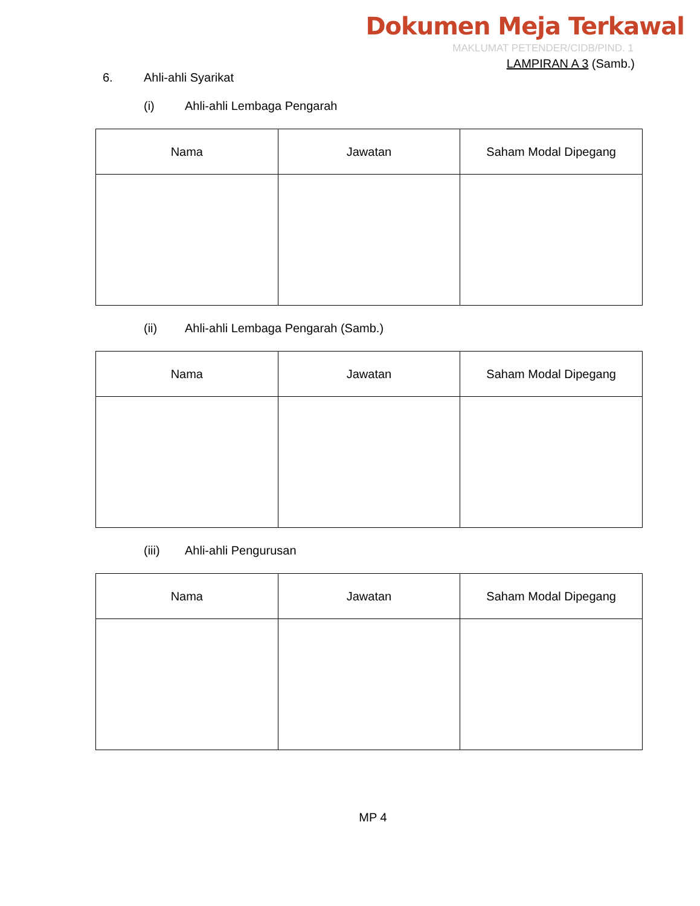Dokumen Meja Terkawal
MAKLUMAT PETENDER/CIDB/PIND. 1
LAMPIRAN A 3 (Samb.)
6. Ahli-ahli Syarikat
(i) Ahli-ahli Lembaga Pengarah
| Nama | Jawatan | Saham Modal Dipegang |
| --- | --- | --- |
(ii) Ahli-ahli Lembaga Pengarah (Samb.)
| Nama | Jawatan | Saham Modal Dipegang |
| --- | --- | --- |
(iii) Ahli-ahli Pengurusan
| Nama | Jawatan | Saham Modal Dipegang |
| --- | --- | --- |
MP 4